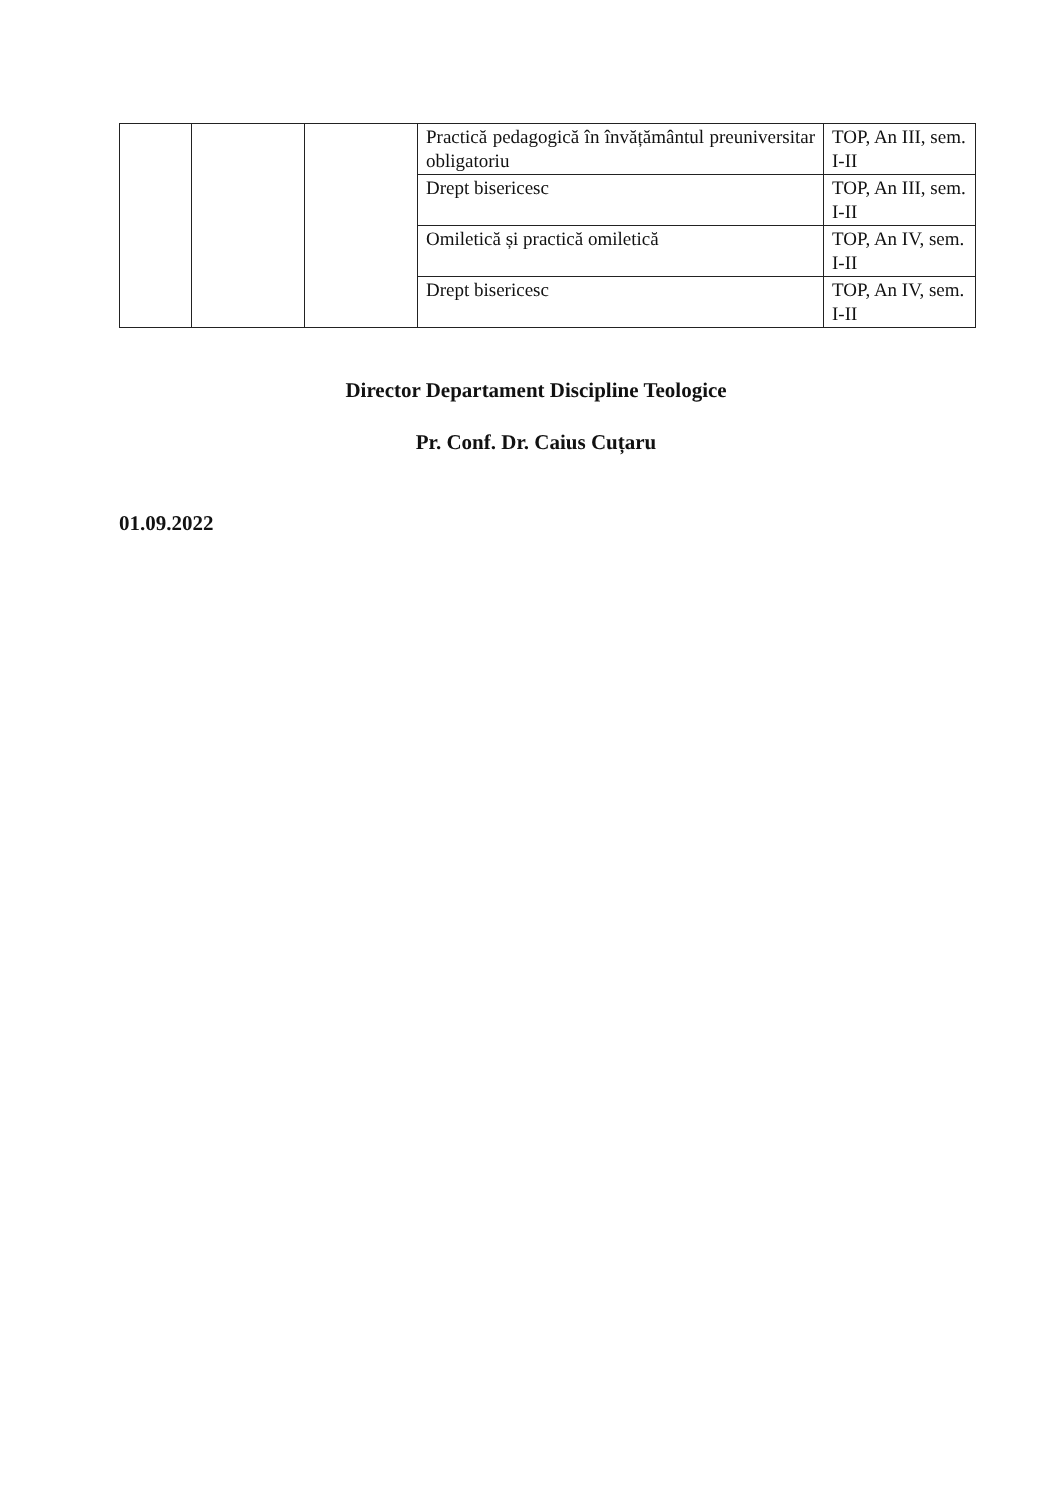| | | | Practică pedagogică în învățământul preuniversitar obligatoriu | TOP, An III, sem. I-II |
| | | | Drept bisericesc | TOP, An III, sem. I-II |
| | | | Omiletică și practică omiletică | TOP, An IV, sem. I-II |
| | | | Drept bisericesc | TOP, An IV, sem. I-II |
Director Departament Discipline Teologice
Pr. Conf. Dr. Caius Cuțaru
01.09.2022